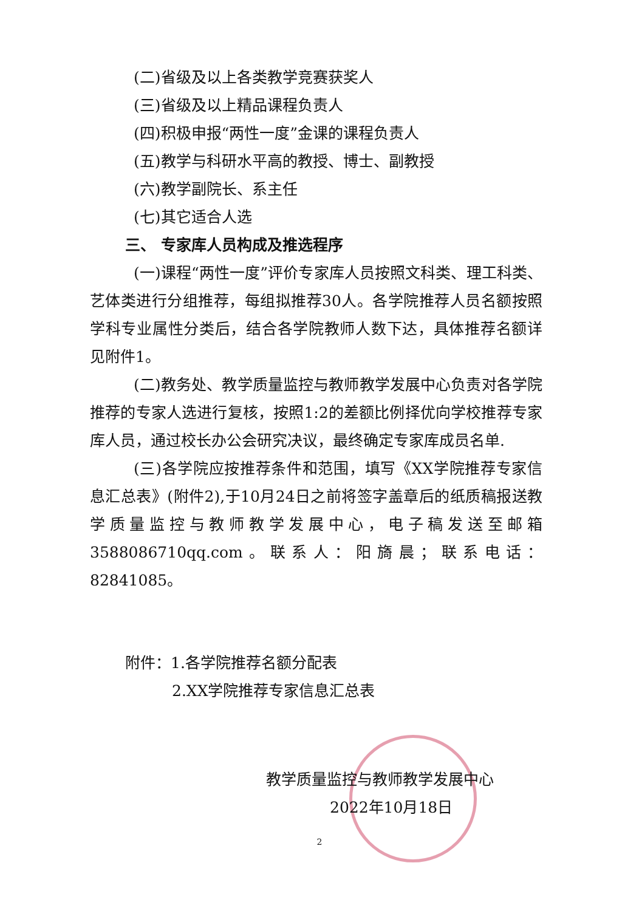(二)省级及以上各类教学竞赛获奖人
(三)省级及以上精品课程负责人
(四)积极申报“两性一度”金课的课程负责人
(五)教学与科研水平高的教授、博士、副教授
(六)教学副院长、系主任
(七)其它适合人选
三、 专家库人员构成及推选程序
(一)课程“两性一度”评价专家库人员按照文科类、理工科类、艺体类进行分组推荐，每组拟推荐30人。各学院推荐人员名额按照学科专业属性分类后，结合各学院教师人数下达，具体推荐名额详见附件1。
(二)教务处、教学质量监控与教师教学发展中心负责对各学院推荐的专家人选进行复核，按照1:2的差额比例择优向学校推荐专家库人员，通过校长办公会研究决议，最终确定专家库成员名单.
(三)各学院应按推荐条件和范围，填写《XX学院推荐专家信息汇总表》(附件2),于10月24日之前将签字盖章后的纸质稿报送教学质量监控与教师教学发展中心，电子稿发送至邮箱3588086710qq.com。联系人：阳旖晨；联系电话：82841085。
附件：1.各学院推荐名额分配表
2.XX学院推荐专家信息汇总表
教学质量监控与教师教学发展中心
2022年10月18日
2